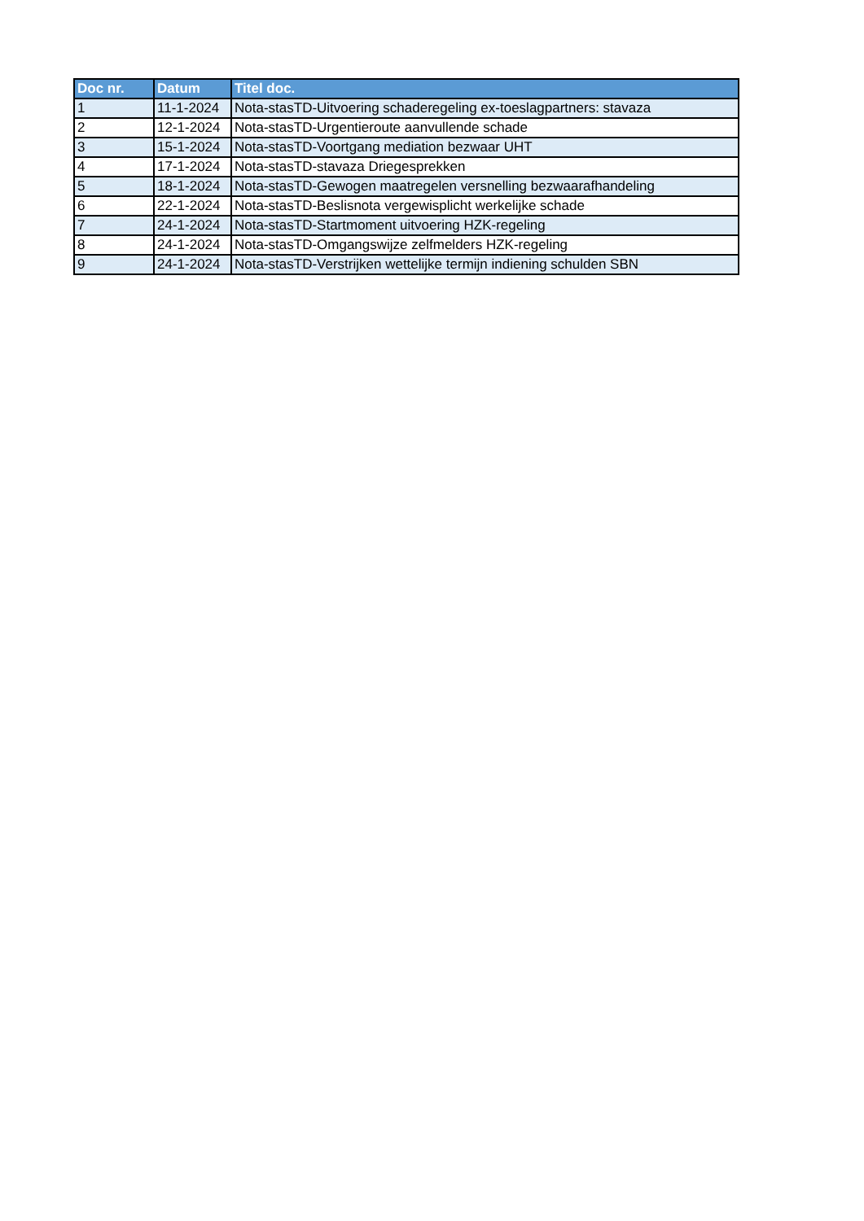| Doc nr. | Datum | Titel doc. |
| --- | --- | --- |
| 1 | 11-1-2024 | Nota-stasTD-Uitvoering schaderegeling ex-toeslagpartners: stavaza |
| 2 | 12-1-2024 | Nota-stasTD-Urgentieroute aanvullende schade |
| 3 | 15-1-2024 | Nota-stasTD-Voortgang mediation bezwaar UHT |
| 4 | 17-1-2024 | Nota-stasTD-stavaza Driegesprekken |
| 5 | 18-1-2024 | Nota-stasTD-Gewogen maatregelen versnelling bezwaarafhandeling |
| 6 | 22-1-2024 | Nota-stasTD-Beslisnota vergewisplicht werkelijke schade |
| 7 | 24-1-2024 | Nota-stasTD-Startmoment uitvoering HZK-regeling |
| 8 | 24-1-2024 | Nota-stasTD-Omgangswijze zelfmelders HZK-regeling |
| 9 | 24-1-2024 | Nota-stasTD-Verstrijken wettelijke termijn indiening schulden SBN |